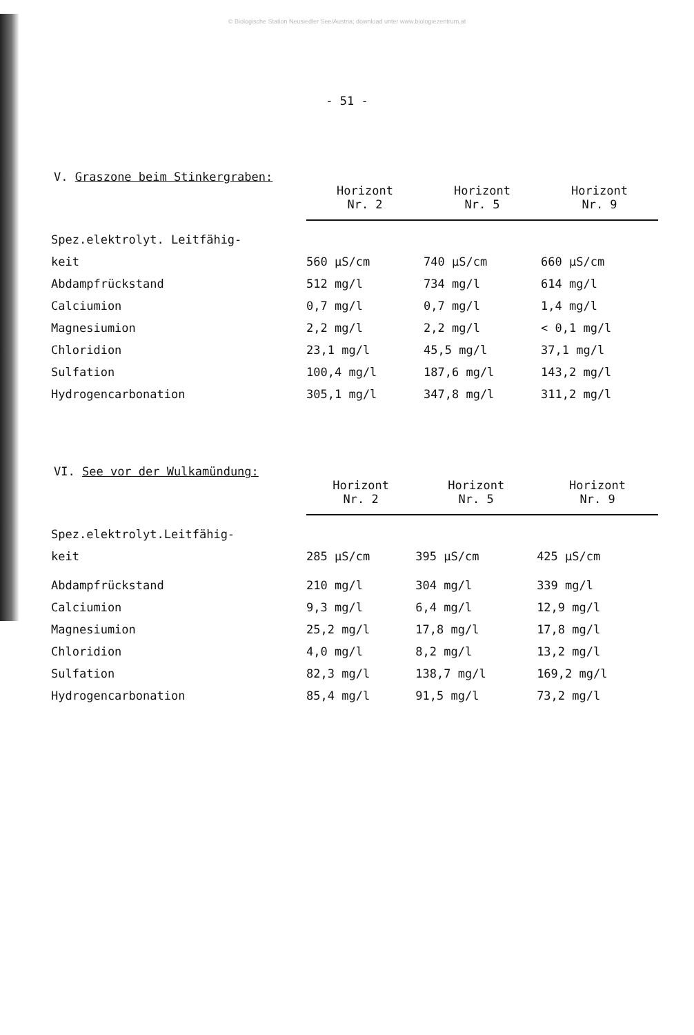© Biologische Station Neusiedler See/Austria; download unter www.biologiezentrum.at
- 51 -
V. Graszone beim Stinkergraben:
| | Horizont Nr. 2 | Horizont Nr. 5 | Horizont Nr. 9 |
| Spez.elektrolyt. Leitfähig- | | | |
| keit | 560 µS/cm | 740 µS/cm | 660 µS/cm |
| Abdampfrückstand | 512 mg/l | 734 mg/l | 614 mg/l |
| Calciumion | 0,7 mg/l | 0,7 mg/l | 1,4 mg/l |
| Magnesiumion | 2,2 mg/l | 2,2 mg/l | < 0,1 mg/l |
| Chloridion | 23,1 mg/l | 45,5 mg/l | 37,1 mg/l |
| Sulfation | 100,4 mg/l | 187,6 mg/l | 143,2 mg/l |
| Hydrogencarbonation | 305,1 mg/l | 347,8 mg/l | 311,2 mg/l |
VI. See vor der Wulkamündung:
| | Horizont Nr. 2 | Horizont Nr. 5 | Horizont Nr. 9 |
| Spez.elektrolyt.Leitfähig- | | | |
| keit | 285 µS/cm | 395 µS/cm | 425 µS/cm |
| Abdampfrückstand | 210 mg/l | 304 mg/l | 339 mg/l |
| Calciumion | 9,3 mg/l | 6,4 mg/l | 12,9 mg/l |
| Magnesiumion | 25,2 mg/l | 17,8 mg/l | 17,8 mg/l |
| Chloridion | 4,0 mg/l | 8,2 mg/l | 13,2 mg/l |
| Sulfation | 82,3 mg/l | 138,7 mg/l | 169,2 mg/l |
| Hydrogencarbonation | 85,4 mg/l | 91,5 mg/l | 73,2 mg/l |